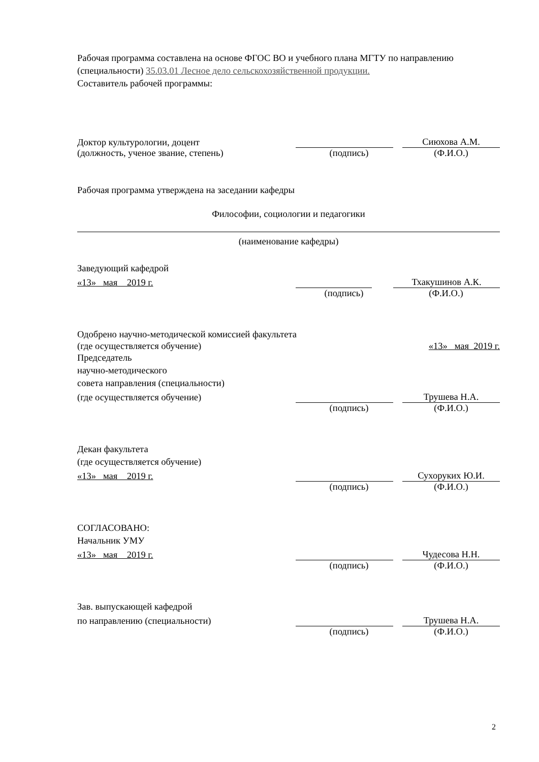Рабочая программа составлена на основе ФГОС ВО и учебного плана МГТУ по направлению (специальности) 35.03.01 Лесное дело сельскохозяйственной продукции.
Составитель рабочей программы:
Доктор культурологии, доцент
Сиюхова А.М.
(должность, ученое звание, степень) (подпись) (Ф.И.О.)
Рабочая программа утверждена на заседании кафедры
Философии, социологии и педагогики
(наименование кафедры)
Заведующий кафедрой
«13» мая 2019 г.
Тхакушинов А.К.
(подпись) (Ф.И.О.)
Одобрено научно-методической комиссией факультета
(где осуществляется обучение) «13» мая 2019 г.
Председатель
научно-методического
совета направления (специальности)
(где осуществляется обучение)
Трушева Н.А.
(подпись) (Ф.И.О.)
Декан факультета
(где осуществляется обучение)
«13» мая 2019 г.
Сухоруких Ю.И.
(подпись) (Ф.И.О.)
СОГЛАСОВАНО:
Начальник УМУ
«13» мая 2019 г.
Чудесова Н.Н.
(подпись) (Ф.И.О.)
Зав. выпускающей кафедрой
по направлению (специальности)
Трушева Н.А.
(подпись) (Ф.И.О.)
2